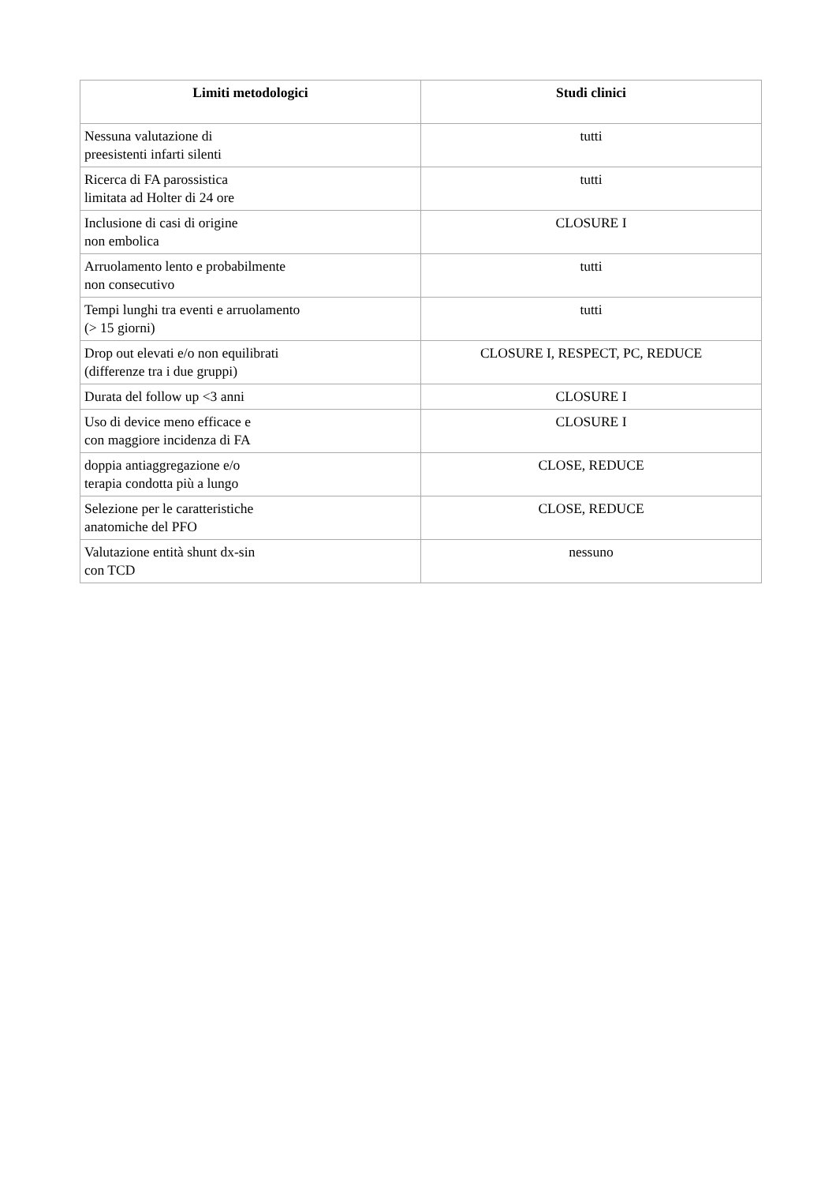| Limiti metodologici | Studi clinici |
| --- | --- |
| Nessuna valutazione di preesistenti infarti silenti | tutti |
| Ricerca di FA parossistica limitata ad Holter di 24 ore | tutti |
| Inclusione di casi di origine non embolica | CLOSURE I |
| Arruolamento lento e probabilmente non consecutivo | tutti |
| Tempi lunghi tra eventi e arruolamento (> 15 giorni) | tutti |
| Drop out elevati e/o non equilibrati (differenze tra i due gruppi) | CLOSURE I, RESPECT, PC, REDUCE |
| Durata del follow up <3 anni | CLOSURE I |
| Uso di device meno efficace e con maggiore incidenza di FA | CLOSURE I |
| doppia antiaggregazione e/o terapia condotta più a lungo | CLOSE, REDUCE |
| Selezione per le caratteristiche anatomiche del PFO | CLOSE, REDUCE |
| Valutazione entità shunt dx-sin con TCD | nessuno |